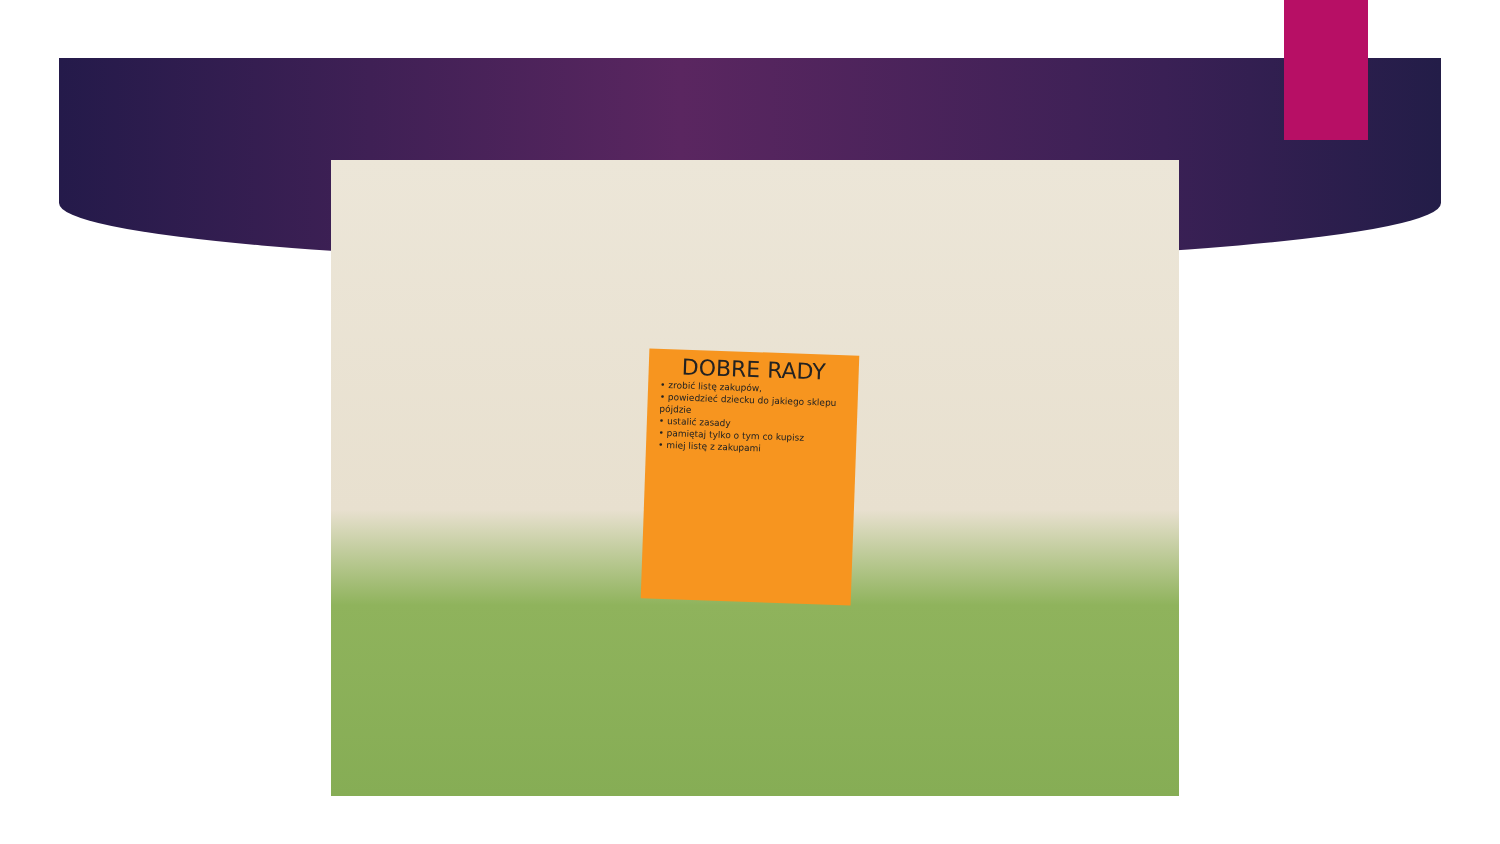DOBRE RADY
• zrobić listę zakupów,
• powiedzieć dziecku do jakiego sklepu pójdzie
• ustalić zasady
• pamiętaj tylko o tym co kupisz
• miej listę z zakupami